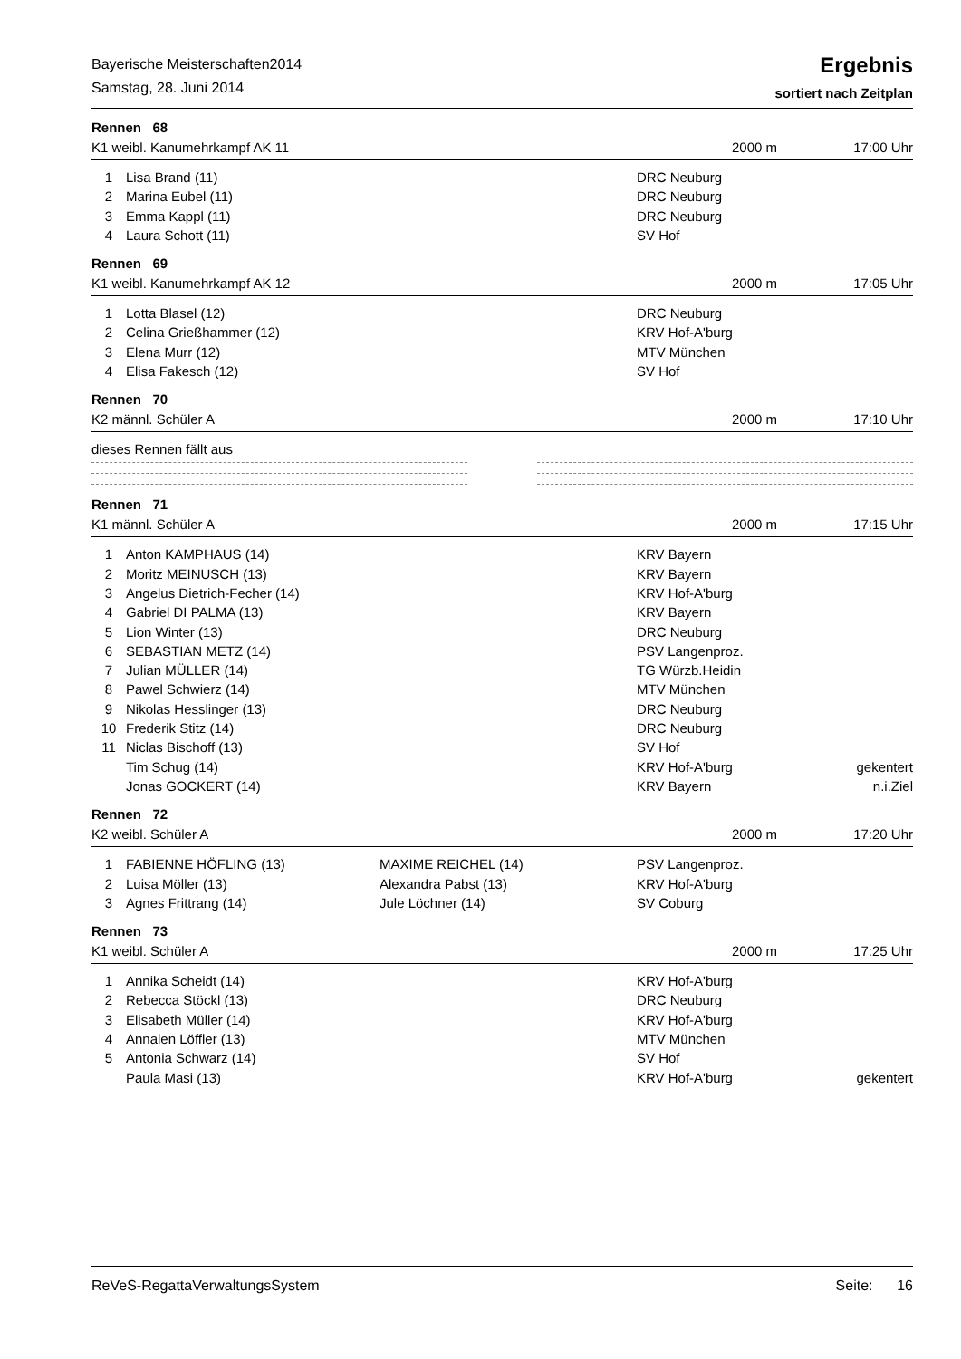Bayerische Meisterschaften2014
Samstag, 28. Juni 2014
Ergebnis
sortiert nach Zeitplan
Rennen 68
K1 weibl. Kanumehrkampf AK 11 2000 m 17:00 Uhr
| 1 | Lisa Brand (11) | | DRC Neuburg | |
| 2 | Marina Eubel (11) | | DRC Neuburg | |
| 3 | Emma Kappl (11) | | DRC Neuburg | |
| 4 | Laura Schott (11) | | SV Hof | |
Rennen 69
K1 weibl. Kanumehrkampf AK 12 2000 m 17:05 Uhr
| 1 | Lotta Blasel (12) | | DRC Neuburg | |
| 2 | Celina Grießhammer (12) | | KRV Hof-A'burg | |
| 3 | Elena Murr (12) | | MTV München | |
| 4 | Elisa Fakesch (12) | | SV Hof | |
Rennen 70
K2 männl. Schüler A 2000 m 17:10 Uhr
dieses Rennen fällt aus
Rennen 71
K1 männl. Schüler A 2000 m 17:15 Uhr
| 1 | Anton KAMPHAUS (14) | | KRV Bayern | |
| 2 | Moritz MEINUSCH (13) | | KRV Bayern | |
| 3 | Angelus Dietrich-Fecher (14) | | KRV Hof-A'burg | |
| 4 | Gabriel DI PALMA (13) | | KRV Bayern | |
| 5 | Lion Winter (13) | | DRC Neuburg | |
| 6 | SEBASTIAN METZ (14) | | PSV Langenproz. | |
| 7 | Julian MÜLLER (14) | | TG Würzb.Heidin | |
| 8 | Pawel Schwierz (14) | | MTV München | |
| 9 | Nikolas Hesslinger (13) | | DRC Neuburg | |
| 10 | Frederik Stitz (14) | | DRC Neuburg | |
| 11 | Niclas Bischoff (13) | | SV Hof | |
| | Tim Schug (14) | | KRV Hof-A'burg | gekentert |
| | Jonas GOCKERT (14) | | KRV Bayern | n.i.Ziel |
Rennen 72
K2 weibl. Schüler A 2000 m 17:20 Uhr
| 1 | FABIENNE HÖFLING (13) | MAXIME REICHEL (14) | PSV Langenproz. | |
| 2 | Luisa Möller (13) | Alexandra Pabst (13) | KRV Hof-A'burg | |
| 3 | Agnes Frittrang (14) | Jule Löchner (14) | SV Coburg | |
Rennen 73
K1 weibl. Schüler A 2000 m 17:25 Uhr
| 1 | Annika Scheidt (14) | | KRV Hof-A'burg | |
| 2 | Rebecca Stöckl (13) | | DRC Neuburg | |
| 3 | Elisabeth Müller (14) | | KRV Hof-A'burg | |
| 4 | Annalen Löffler (13) | | MTV München | |
| 5 | Antonia Schwarz (14) | | SV Hof | |
| | Paula Masi (13) | | KRV Hof-A'burg | gekentert |
ReVeS-RegattaVerwaltungsSystem Seite: 16